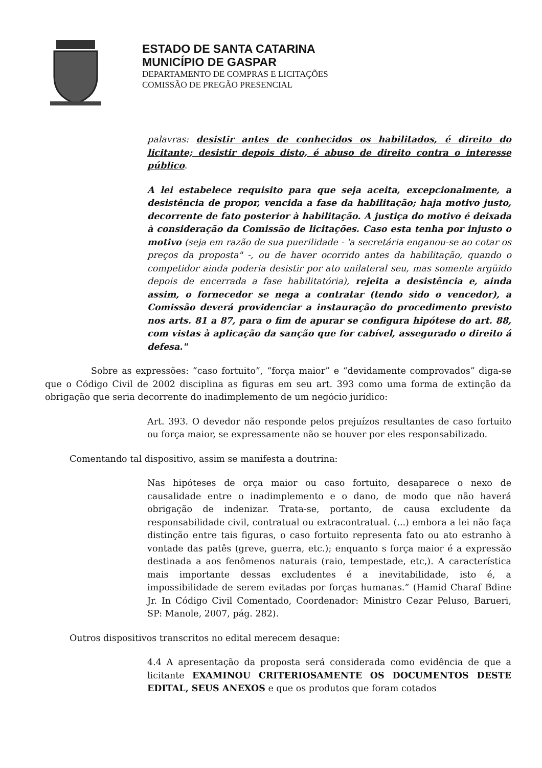ESTADO DE SANTA CATARINA
MUNICÍPIO DE GASPAR
DEPARTAMENTO DE COMPRAS E LICITAÇÕES
COMISSÃO DE PREGÃO PRESENCIAL
palavras: desistir antes de conhecidos os habilitados, é direito do licitante; desistir depois disto, é abuso de direito contra o interesse público.
A lei estabelece requisito para que seja aceita, excepcionalmente, a desistência de propor, vencida a fase da habilitação; haja motivo justo, decorrente de fato posterior à habilitação. A justiça do motivo é deixada à consideração da Comissão de licitações. Caso esta tenha por injusto o motivo (seja em razão de sua puerilidade - 'a secretária enganou-se ao cotar os preços da proposta" -, ou de haver ocorrido antes da habilitação, quando o competidor ainda poderia desistir por ato unilateral seu, mas somente argüido depois de encerrada a fase habilitatória), rejeita a desistência e, ainda assim, o fornecedor se nega a contratar (tendo sido o vencedor), a Comissão deverá providenciar a instauração do procedimento previsto nos arts. 81 a 87, para o fim de apurar se configura hipótese do art. 88, com vistas à aplicação da sanção que for cabível, assegurado o direito á defesa."
Sobre as expressões: “caso fortuito”, “força maior” e “devidamente comprovados” diga-se que o Código Civil de 2002 disciplina as figuras em seu art. 393 como uma forma de extinção da obrigação que seria decorrente do inadimplemento de um negócio jurídico:
Art. 393. O devedor não responde pelos prejuízos resultantes de caso fortuito ou força maior, se expressamente não se houver por eles responsabilizado.
Comentando tal dispositivo, assim se manifesta a doutrina:
Nas hipóteses de orça maior ou caso fortuito, desaparece o nexo de causalidade entre o inadimplemento e o dano, de modo que não haverá obrigação de indenizar. Trata-se, portanto, de causa excludente da responsabilidade civil, contratual ou extracontratual. (...) embora a lei não faça distinção entre tais figuras, o caso fortuito representa fato ou ato estranho à vontade das patês (greve, guerra, etc.); enquanto s força maior é a expressão destinada a aos fenômenos naturais (raio, tempestade, etc,). A característica mais importante dessas excludentes é a inevitabilidade, isto é, a impossibilidade de serem evitadas por forças humanas.” (Hamid Charaf Bdine Jr. In Código Civil Comentado, Coordenador: Ministro Cezar Peluso, Barueri, SP: Manole, 2007, pág. 282).
Outros dispositivos transcritos no edital merecem desaque:
4.4 A apresentação da proposta será considerada como evidência de que a licitante EXAMINOU CRITERIOSAMENTE OS DOCUMENTOS DESTE EDITAL, SEUS ANEXOS e que os produtos que foram cotados